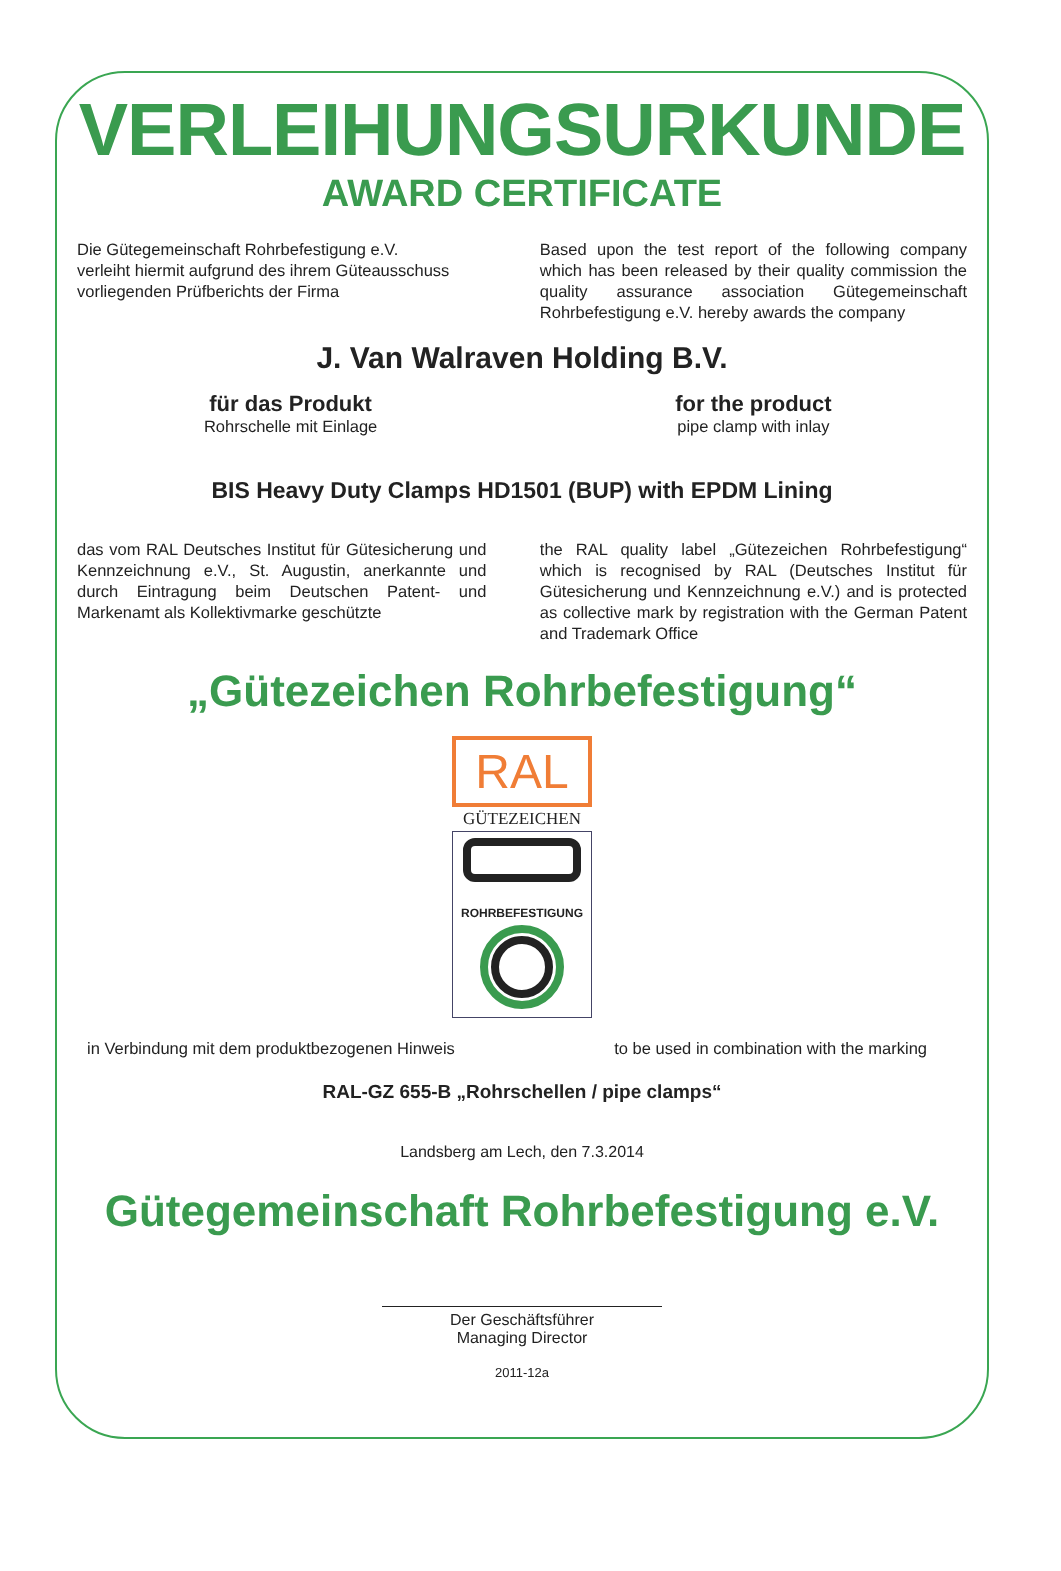VERLEIHUNGSURKUNDE
AWARD CERTIFICATE
Die Gütegemeinschaft Rohrbefestigung e.V.
verleiht hiermit aufgrund des ihrem Güteausschuss
vorliegenden Prüfberichts der Firma
Based upon the test report of the following company which has been released by their quality commission the quality assurance association Gütegemeinschaft Rohrbefestigung e.V. hereby awards the company
J. Van Walraven Holding B.V.
für das Produkt
Rohrschelle mit Einlage
for the product
pipe clamp with inlay
BIS Heavy Duty Clamps HD1501 (BUP) with EPDM Lining
das vom RAL Deutsches Institut für Gütesicherung und Kennzeichnung e.V., St. Augustin, anerkannte und durch Eintragung beim Deutschen Patent- und Markenamt als Kollektivmarke geschützte
the RAL quality label „Gütezeichen Rohrbefestigung“ which is recognised by RAL (Deutsches Institut für Gütesicherung und Kennzeichnung e.V.) and is protected as collective mark by registration with the German Patent and Trademark Office
„Gütezeichen Rohrbefestigung“
RAL
GÜTEZEICHEN
ROHRBEFESTIGUNG
in Verbindung mit dem produktbezogenen Hinweis
to be used in combination with the marking
RAL-GZ 655-B „Rohrschellen / pipe clamps“
Landsberg am Lech, den 7.3.2014
Gütegemeinschaft Rohrbefestigung e.V.
Der Geschäftsführer
Managing Director
2011-12a